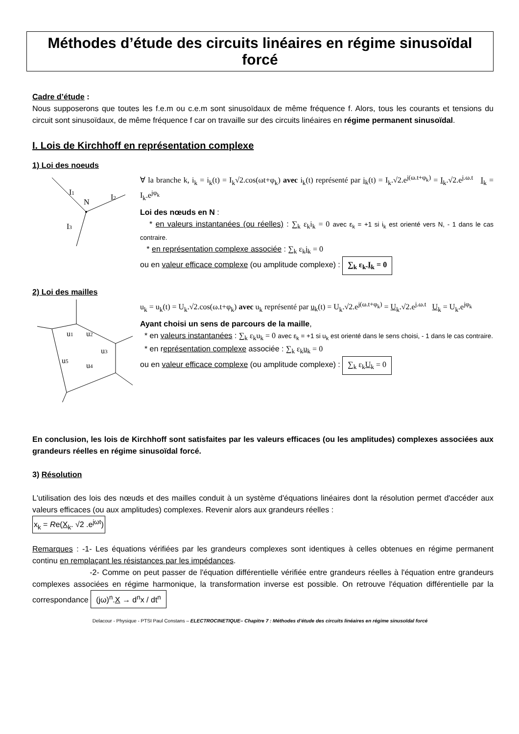Méthodes d’étude des circuits linéaires en régime sinusoïdal forcé
Cadre d’étude :
Nous supposerons que toutes les f.e.m ou c.e.m sont sinusoïdaux de même fréquence f. Alors, tous les courants et tensions du circuit sont sinusoïdaux, de même fréquence f car on travaille sur des circuits linéaires en régime permanent sinusoïdal.
I. Lois de Kirchhoff en représentation complexe
1) Loi des noeuds
I1
N
I2
I3
∀ la branche k, i<sub>k</sub> = i<sub>k</sub>(t) = I<sub>k</sub>√2.cos(ωt+φ<sub>k</sub>) avec i<sub>k</sub>(t) représenté par i<sub>k</sub>(t) = I<sub>k</sub>.√2.e<sup>j(ω.t+φ<sub>k</sub>)</sup> = I<sub>k</sub>.√2.e<sup>j.ω.t</sup> I<sub>k</sub> = I<sub>k</sub>.e<sup>jφ<sub>k</sub></sup>
Loi des nœuds en N :
* en valeurs instantanées (ou réelles) : ∑<sub>k</sub> ε<sub>k</sub>i<sub>k</sub> = 0 avec ε<sub>k</sub> = +1 si i<sub>k</sub> est orienté vers N, - 1 dans le cas contraire.
* en représentation complexe associée : ∑<sub>k</sub> ε<sub>k</sub>i<sub>k</sub> = 0
ou en valeur efficace complexe (ou amplitude complexe) : ∑<sub>k</sub> ε<sub>k</sub>.I<sub>k</sub> = 0
2) Loi des mailles
u1
u2
u3
u4
u5
u<sub>k</sub> = u<sub>k</sub>(t) = U<sub>k</sub>.√2.cos(ω.t+φ<sub>k</sub>) avec u<sub>k</sub> représenté par u<sub>k</sub>(t) = U<sub>k</sub>.√2.e<sup>j(ω.t+φ<sub>k</sub>)</sup> = U<sub>k</sub>.√2.e<sup>j.ω.t</sup> U<sub>k</sub> = U<sub>k</sub>.e<sup>jφ<sub>k</sub></sup>
Ayant choisi un sens de parcours de la maille,
* en valeurs instantanées : ∑<sub>k</sub> ε<sub>k</sub>u<sub>k</sub> = 0 avec ε<sub>k</sub> = +1 si u<sub>k</sub> est orienté dans le sens choisi, - 1 dans le cas contraire.
* en représentation complexe associée : ∑<sub>k</sub> ε<sub>k</sub>u<sub>k</sub> = 0
ou en valeur efficace complexe (ou amplitude complexe) : ∑<sub>k</sub> ε<sub>k</sub>U<sub>k</sub> = 0
En conclusion, les lois de Kirchhoff sont satisfaites par les valeurs efficaces (ou les amplitudes) complexes associées aux grandeurs réelles en régime sinusoïdal forcé.
3) Résolution
L'utilisation des lois des nœuds et des mailles conduit à un système d'équations linéaires dont la résolution permet d'accéder aux valeurs efficaces (ou aux amplitudes) complexes. Revenir alors aux grandeurs réelles :
x<sub>k</sub> = Re(X<sub>k</sub>. √2 .e<sup>jωt</sup>)
Remarques : -1- Les équations vérifiées par les grandeurs complexes sont identiques à celles obtenues en régime permanent continu en remplaçant les résistances par les impédances.
-2- Comme on peut passer de l'équation différentielle vérifiée entre grandeurs réelles à l'équation entre grandeurs complexes associées en régime harmonique, la transformation inverse est possible. On retrouve l'équation différentielle par la correspondance (jω)<sup>n</sup>.X → d<sup>n</sup>x / dt<sup>n</sup>
Delacour - Physique - PTSI Paul Constans – ELECTROCINETIQUE– Chapitre 7 : Méthodes d’étude des circuits linéaires en régime sinusoïdal forcé